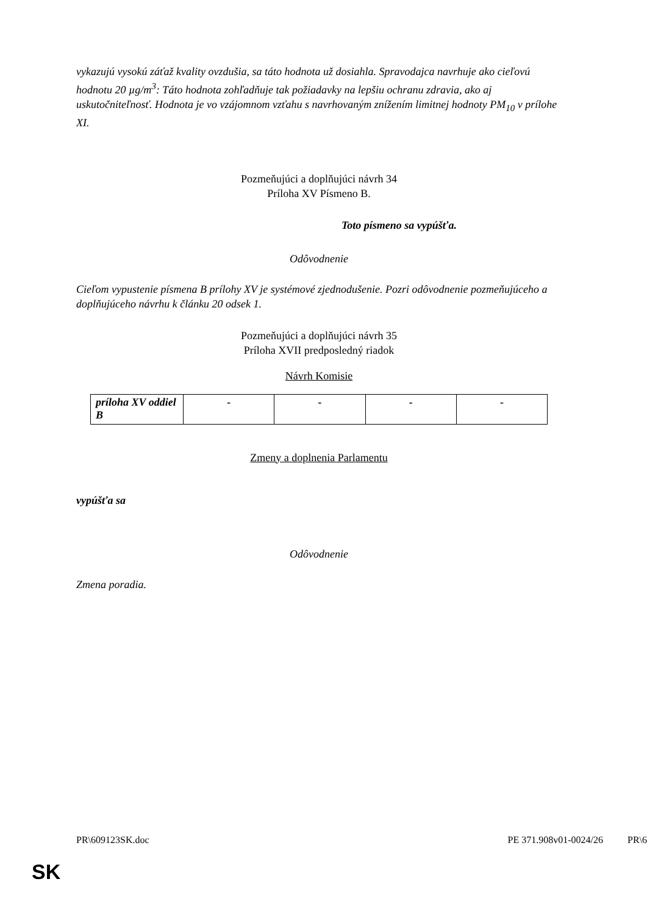vykazujú vysokú záťaž kvality ovzdušia, sa táto hodnota už dosiahla. Spravodajca navrhuje ako cieľovú hodnotu 20 µg/m<sup>3</sup>: Táto hodnota zohľadňuje tak požiadavky na lepšiu ochranu zdravia, ako aj uskutočniteľnosť. Hodnota je vo vzájomnom vzťahu s navrhovaným znížením limitnej hodnoty PM<sub>10</sub> v prílohe XI.
Pozmeňujúci a doplňujúci návrh 34
Príloha XV Písmeno B.
Toto písmeno sa vypúšťa.
Odôvodnenie
Cieľom vypustenie písmena B prílohy XV je systémové zjednodušenie. Pozri odôvodnenie pozmeňujúceho a doplňujúceho návrhu k článku 20 odsek 1.
Pozmeňujúci a doplňujúci návrh 35
Príloha XVII predposledný riadok
Návrh Komisie
| príloha XV oddiel B | - | - | - | - |
Zmeny a doplnenia Parlamentu
vypúšťa sa
Odôvodnenie
Zmena poradia.
PR\609123SK.doc PE 371.908v01-0024/26 PR\6
SK